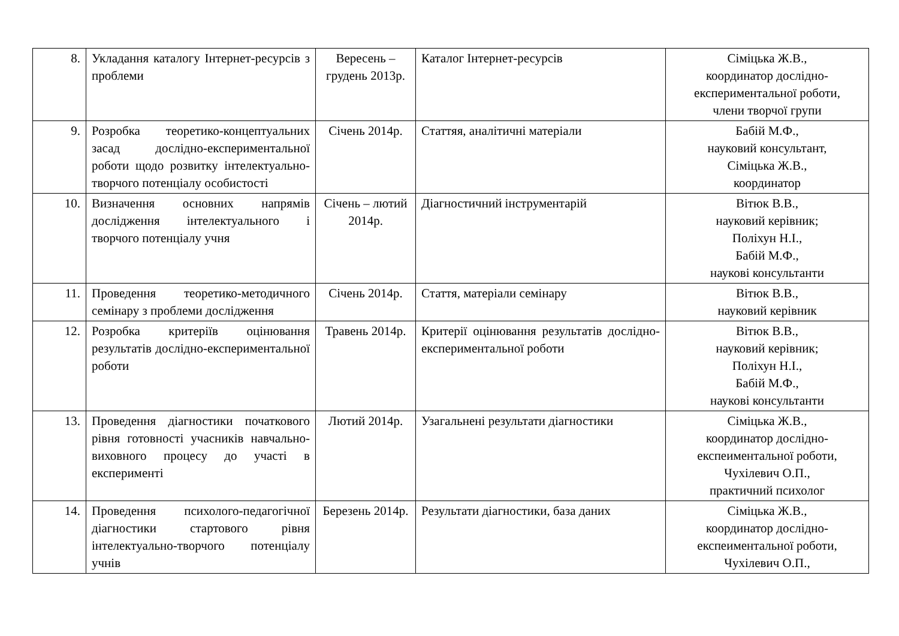| 8. | Укладання каталогу Інтернет-ресурсів з проблеми | Вересень – грудень 2013р. | Каталог Інтернет-ресурсів | Сіміцька Ж.В., координатор дослідно-експериментальної роботи, члени творчої групи |
| 9. | Розробка теоретико-концептуальних засад дослідно-експериментальної роботи щодо розвитку інтелектуально-творчого потенціалу особистості | Січень 2014р. | Статтяя, аналітичні матеріали | Бабій М.Ф., науковий консультант, Сіміцька Ж.В., координатор |
| 10. | Визначення основних напрямів дослідження інтелектуального і творчого потенціалу учня | Січень – лютий 2014р. | Діагностичний інструментарій | Вітюк В.В., науковий керівник; Поліхун Н.І., Бабій М.Ф., наукові консультанти |
| 11. | Проведення теоретико-методичного семінару з проблеми дослідження | Січень 2014р. | Стаття, матеріали семінару | Вітюк В.В., науковий керівник |
| 12. | Розробка критеріїв оцінювання результатів дослідно-експериментальної роботи | Травень 2014р. | Критерії оцінювання результатів дослідно-експериментальної роботи | Вітюк В.В., науковий керівник; Поліхун Н.І., Бабій М.Ф., наукові консультанти |
| 13. | Проведення діагностики початкового рівня готовності учасників навчально-виховного процесу до участі в експерименті | Лютий 2014р. | Узагальнені результати діагностики | Сіміцька Ж.В., координатор дослідно-експеиментальної роботи, Чухілевич О.П., практичний психолог |
| 14. | Проведення психолого-педагогічної діагностики стартового рівня інтелектуально-творчого потенціалу учнів | Березень 2014р. | Результати діагностики, база даних | Сіміцька Ж.В., координатор дослідно-експеиментальної роботи, Чухілевич О.П., |